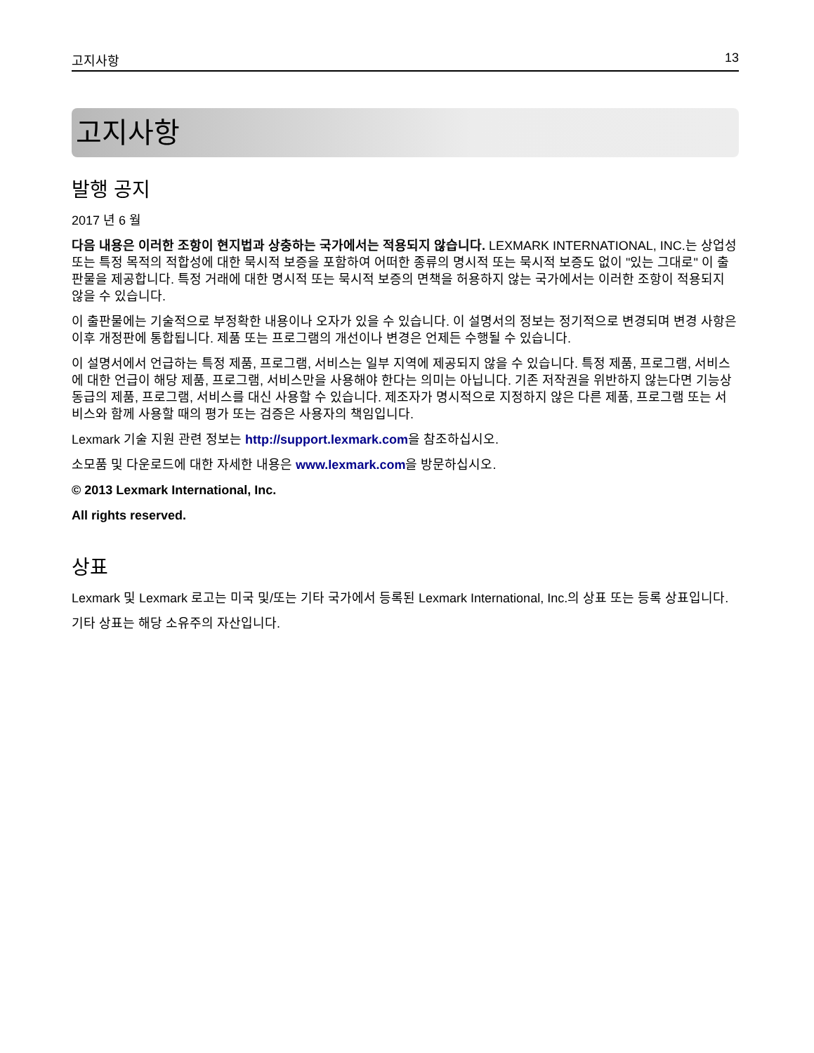고지사항 13
고지사항
발행 공지
2017 년 6 월
다음 내용은 이러한 조항이 현지법과 상충하는 국가에서는 적용되지 않습니다. LEXMARK INTERNATIONAL, INC.는 상업성 또는 특정 목적의 적합성에 대한 묵시적 보증을 포함하여 어떠한 종류의 명시적 또는 묵시적 보증도 없이 "있는 그대로" 이 출판물을 제공합니다. 특정 거래에 대한 명시적 또는 묵시적 보증의 면책을 허용하지 않는 국가에서는 이러한 조항이 적용되지 않을 수 있습니다.
이 출판물에는 기술적으로 부정확한 내용이나 오자가 있을 수 있습니다. 이 설명서의 정보는 정기적으로 변경되며 변경 사항은 이후 개정판에 통합됩니다. 제품 또는 프로그램의 개선이나 변경은 언제든 수행될 수 있습니다.
이 설명서에서 언급하는 특정 제품, 프로그램, 서비스는 일부 지역에 제공되지 않을 수 있습니다. 특정 제품, 프로그램, 서비스에 대한 언급이 해당 제품, 프로그램, 서비스만을 사용해야 한다는 의미는 아닙니다. 기존 저작권을 위반하지 않는다면 기능상 동급의 제품, 프로그램, 서비스를 대신 사용할 수 있습니다. 제조자가 명시적으로 지정하지 않은 다른 제품, 프로그램 또는 서비스와 함께 사용할 때의 평가 또는 검증은 사용자의 책임입니다.
Lexmark 기술 지원 관련 정보는 http://support.lexmark.com을 참조하십시오.
소모품 및 다운로드에 대한 자세한 내용은 www.lexmark.com을 방문하십시오.
© 2013 Lexmark International, Inc.
All rights reserved.
상표
Lexmark 및 Lexmark 로고는 미국 및/또는 기타 국가에서 등록된 Lexmark International, Inc.의 상표 또는 등록 상표입니다.
기타 상표는 해당 소유주의 자산입니다.